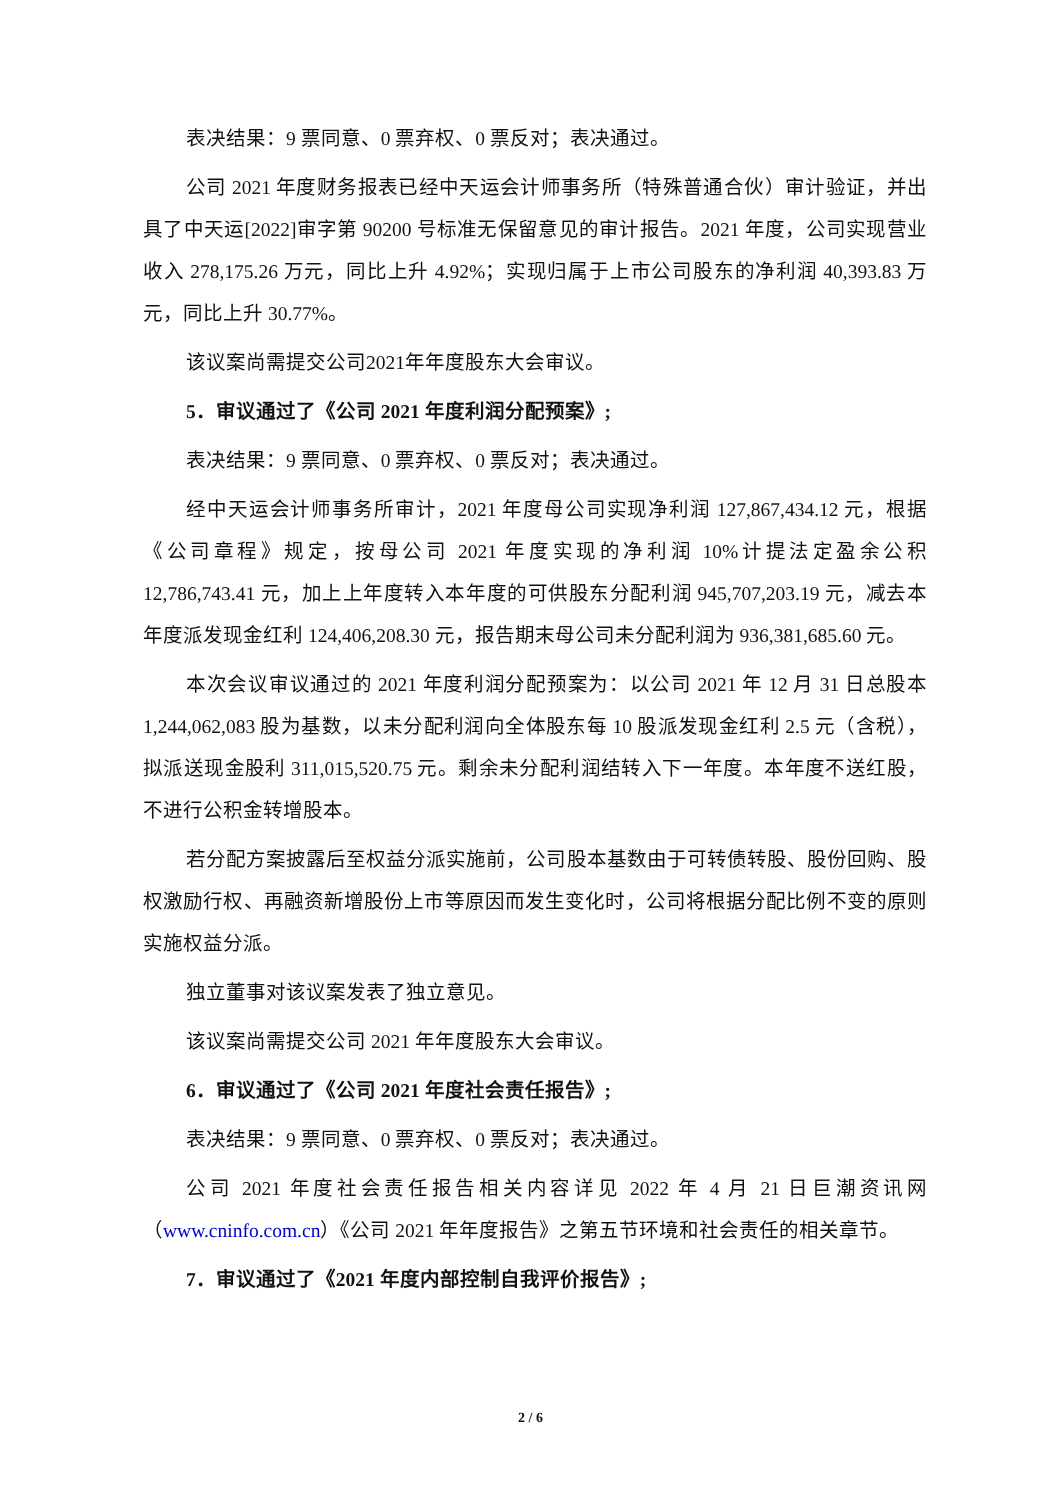表决结果：9 票同意、0 票弃权、0 票反对；表决通过。
公司 2021 年度财务报表已经中天运会计师事务所（特殊普通合伙）审计验证，并出具了中天运[2022]审字第 90200 号标准无保留意见的审计报告。2021 年度，公司实现营业收入 278,175.26 万元，同比上升 4.92%；实现归属于上市公司股东的净利润 40,393.83 万元，同比上升 30.77%。
该议案尚需提交公司2021年年度股东大会审议。
5．审议通过了《公司 2021 年度利润分配预案》;
表决结果：9 票同意、0 票弃权、0 票反对；表决通过。
经中天运会计师事务所审计，2021 年度母公司实现净利润 127,867,434.12 元，根据《公司章程》规定，按母公司 2021 年度实现的净利润 10%计提法定盈余公积 12,786,743.41 元，加上上年度转入本年度的可供股东分配利润 945,707,203.19 元，减去本年度派发现金红利 124,406,208.30 元，报告期末母公司未分配利润为 936,381,685.60 元。
本次会议审议通过的 2021 年度利润分配预案为：以公司 2021 年 12 月 31 日总股本 1,244,062,083 股为基数，以未分配利润向全体股东每 10 股派发现金红利 2.5 元（含税），拟派送现金股利 311,015,520.75 元。剩余未分配利润结转入下一年度。本年度不送红股，不进行公积金转增股本。
若分配方案披露后至权益分派实施前，公司股本基数由于可转债转股、股份回购、股权激励行权、再融资新增股份上市等原因而发生变化时，公司将根据分配比例不变的原则实施权益分派。
独立董事对该议案发表了独立意见。
该议案尚需提交公司 2021 年年度股东大会审议。
6．审议通过了《公司 2021 年度社会责任报告》;
表决结果：9 票同意、0 票弃权、0 票反对；表决通过。
公司 2021 年度社会责任报告相关内容详见 2022 年 4 月 21 日巨潮资讯网（www.cninfo.com.cn）《公司 2021 年年度报告》之第五节环境和社会责任的相关章节。
7．审议通过了《2021 年度内部控制自我评价报告》;
2 / 6